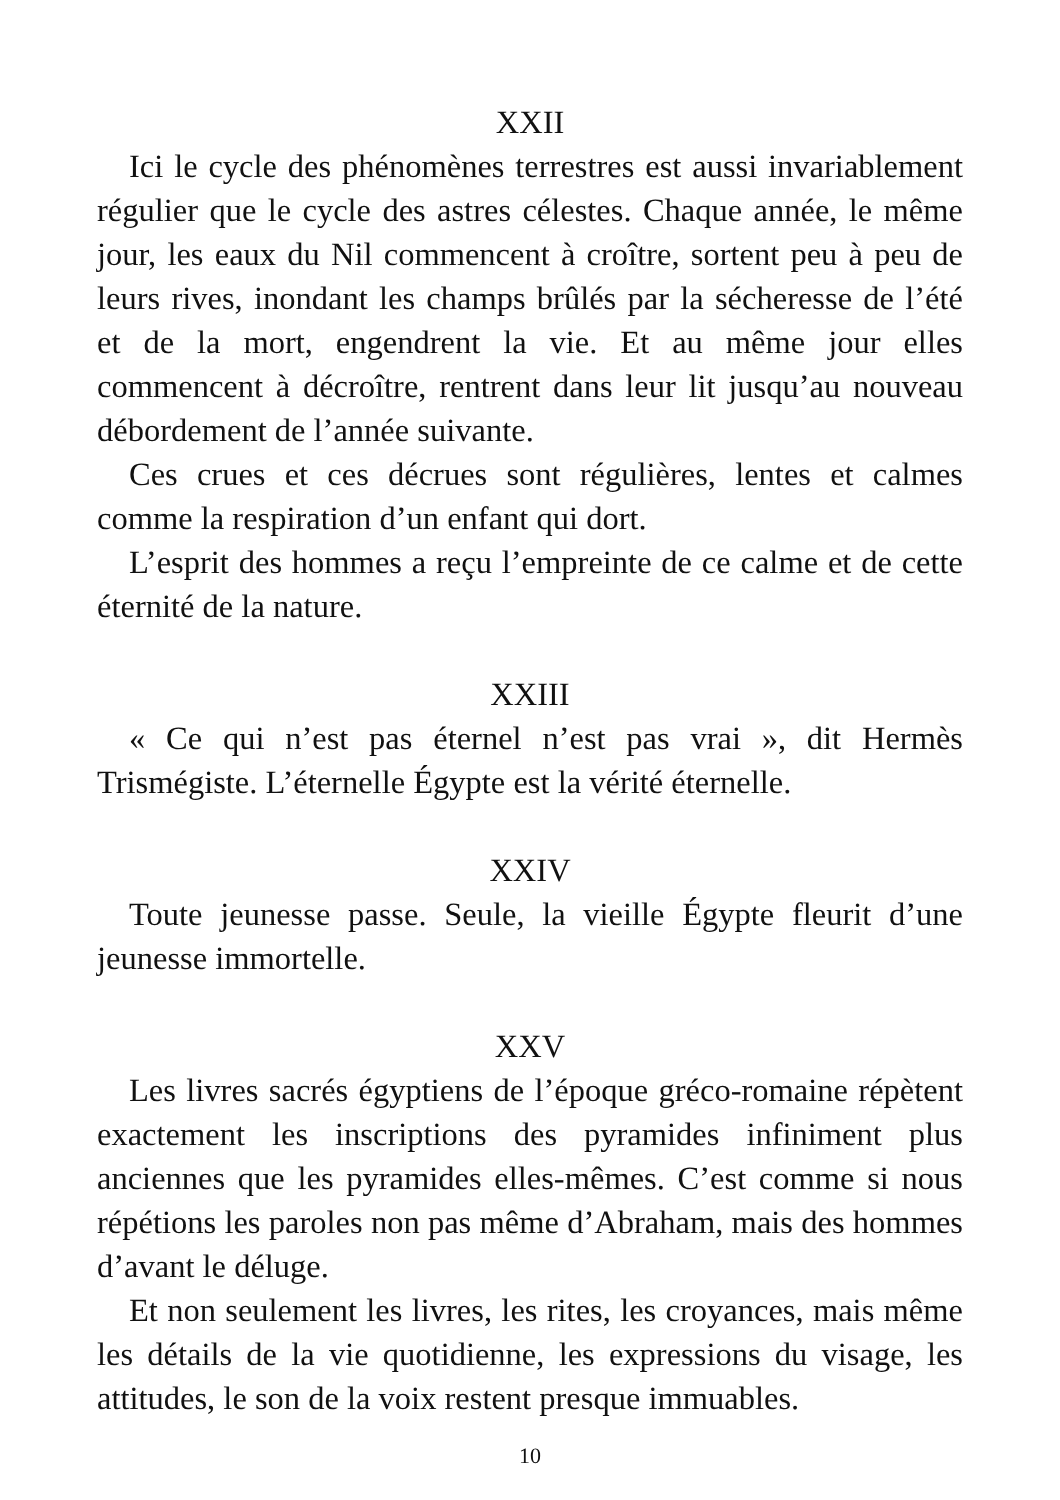XXII
Ici le cycle des phénomènes terrestres est aussi invariablement régulier que le cycle des astres célestes. Chaque année, le même jour, les eaux du Nil commencent à croître, sortent peu à peu de leurs rives, inondant les champs brûlés par la sécheresse de l’été et de la mort, engendrent la vie. Et au même jour elles commencent à décroître, rentrent dans leur lit jusqu’au nouveau débordement de l’année suivante.
Ces crues et ces décrues sont régulières, lentes et calmes comme la respiration d’un enfant qui dort.
L’esprit des hommes a reçu l’empreinte de ce calme et de cette éternité de la nature.
XXIII
« Ce qui n’est pas éternel n’est pas vrai », dit Hermès Trismégiste. L’éternelle Égypte est la vérité éternelle.
XXIV
Toute jeunesse passe. Seule, la vieille Égypte fleurit d’une jeunesse immortelle.
XXV
Les livres sacrés égyptiens de l’époque gréco-romaine répètent exactement les inscriptions des pyramides infiniment plus anciennes que les pyramides elles-mêmes. C’est comme si nous répétions les paroles non pas même d’Abraham, mais des hommes d’avant le déluge.
Et non seulement les livres, les rites, les croyances, mais même les détails de la vie quotidienne, les expressions du visage, les attitudes, le son de la voix restent presque immuables.
10